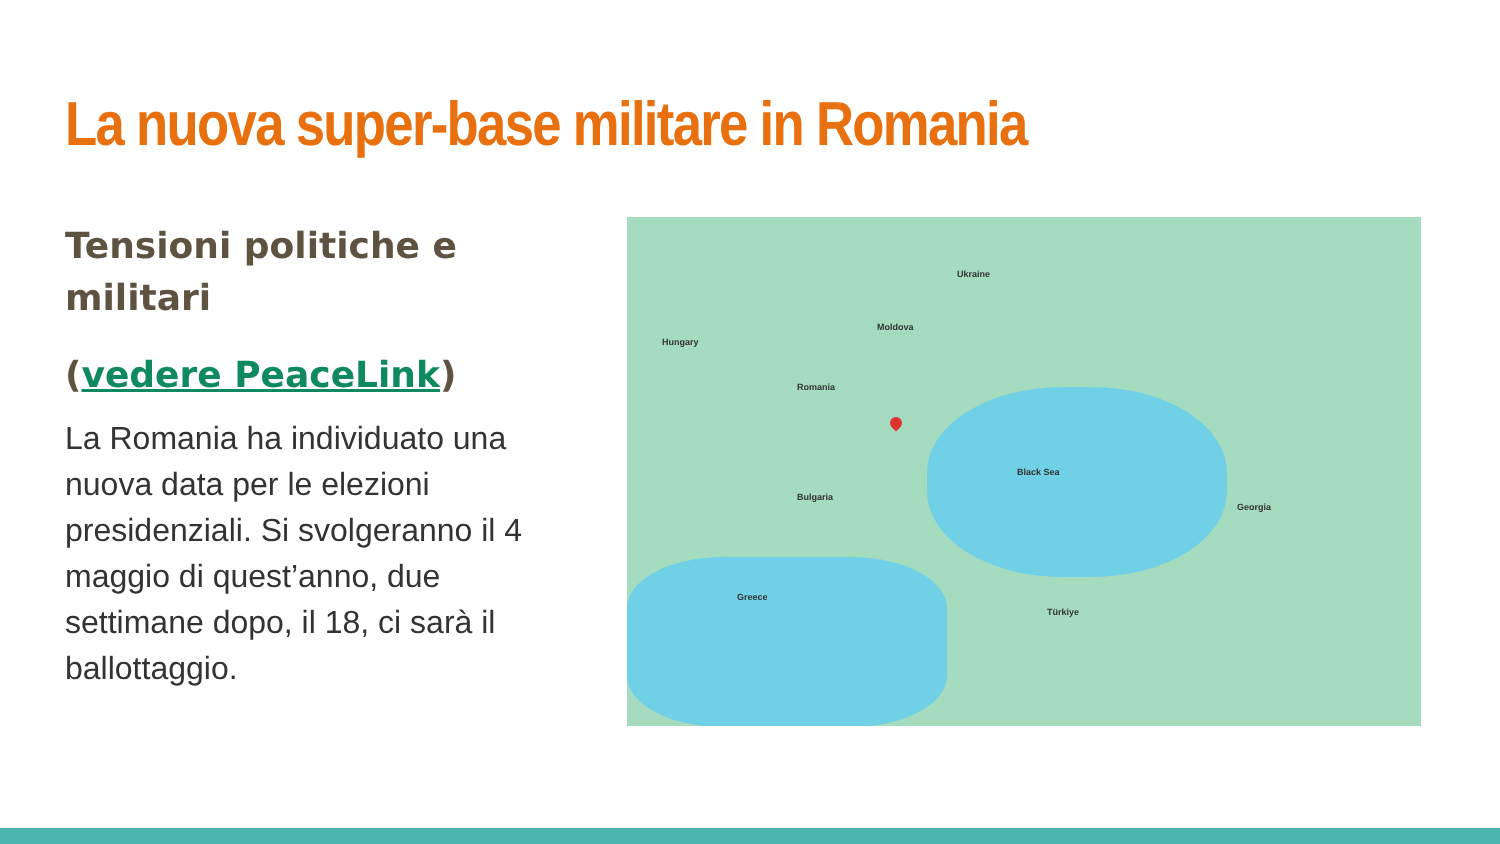La nuova super-base militare in Romania
Tensioni politiche e militari
(vedere PeaceLink)
La Romania ha individuato una nuova data per le elezioni presidenziali. Si svolgeranno il 4 maggio di quest’anno, due settimane dopo, il 18, ci sarà il ballottaggio.
Romania
Ukraine
Moldova
Bulgaria
Türkiye
Hungary
Greece
Georgia
Black Sea